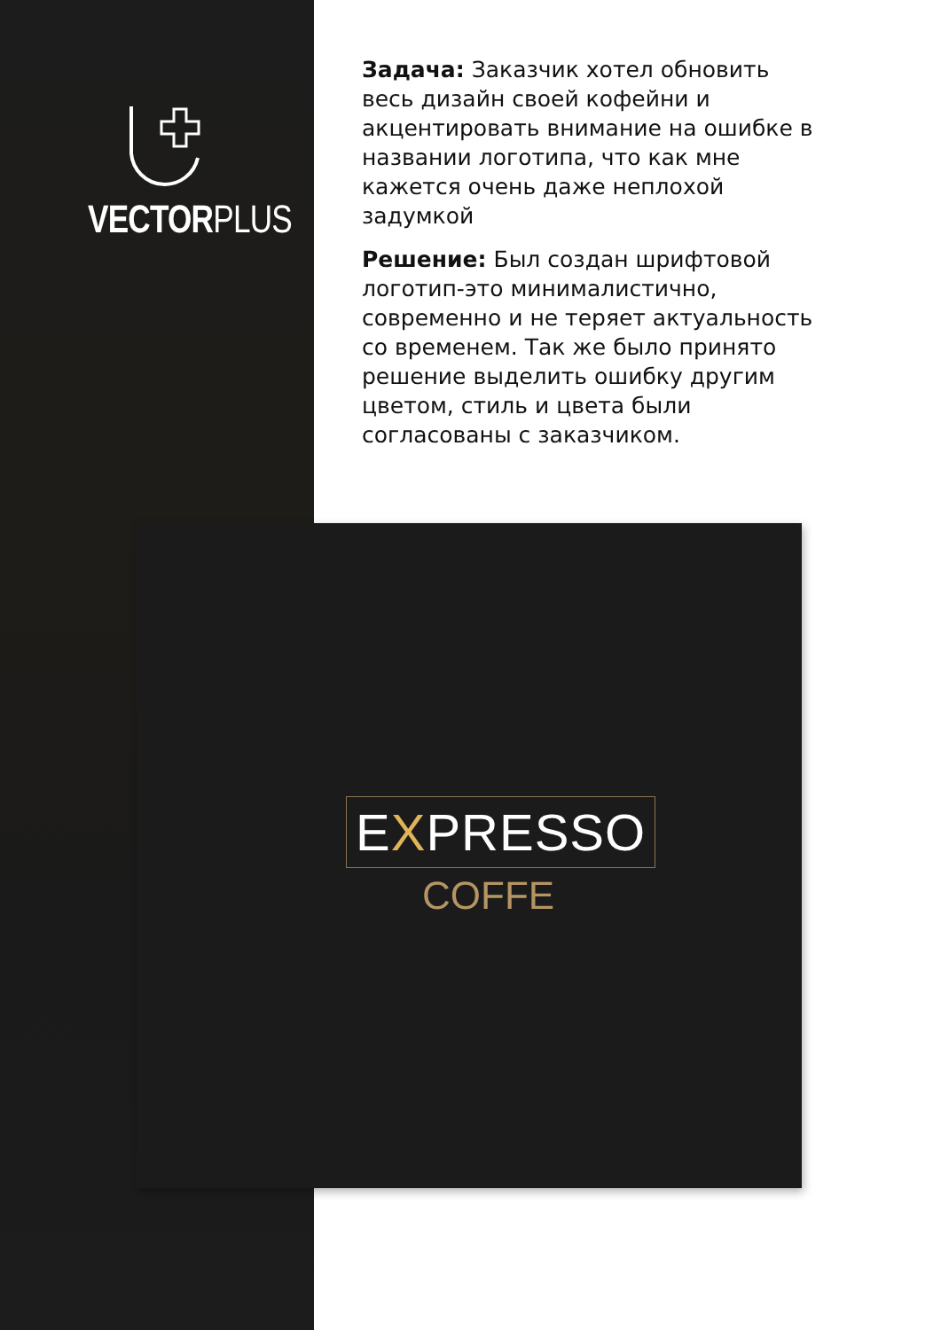VECTORPLUS
Задача: Заказчик хотел обновить весь дизайн своей кофейни и акцентировать внимание на ошибке в названии логотипа, что как мне кажется очень даже неплохой задумкой
Решение: Был создан шрифтовой логотип-это минималистично, современно и не теряет актуальность со временем. Так же было принято решение выделить ошибку другим цветом, стиль и цвета были согласованы с заказчиком.
EXPRESSO
COFFE